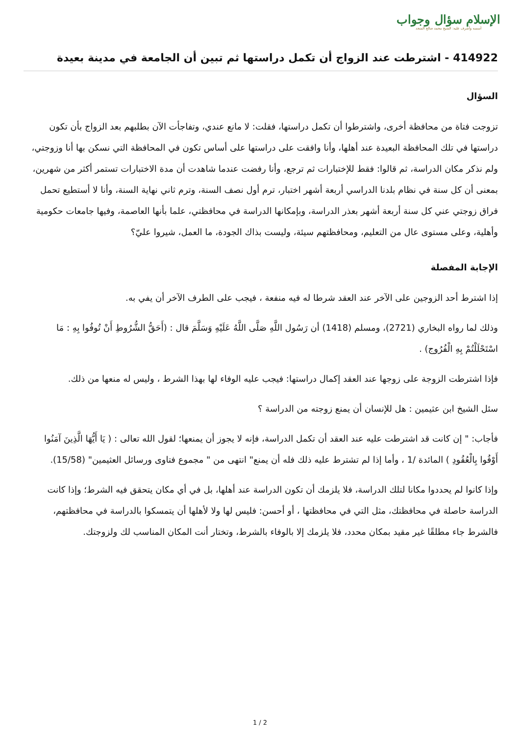الإسلام سؤال وجواب
أسسه وأشرف عليه: الشيخ محمد صالح المنجد
414922 - اشترطت عند الزواج أن تكمل دراستها ثم تبين أن الجامعة في مدينة بعيدة
السؤال
تزوجت فتاة من محافظة أخرى، واشترطوا أن تكمل دراستها، فقلت: لا مانع عندي، وتفاجأت الآن بطلبهم بعد الزواج بأن تكون دراستها في تلك المحافظة البعيدة عند أهلها، وأنا وافقت على دراستها على أساس تكون في المحافظة التي نسكن بها أنا وزوجتي، ولم نذكر مكان الدراسة، ثم قالوا: فقط للإختبارات ثم ترجع، وأنا رفضت عندما شاهدت أن مدة الاختبارات تستمر أكثر من شهرين، بمعنى أن كل سنة في نظام بلدنا الدراسي أربعة أشهر اختبار، ترم أول نصف السنة، وترم ثاني نهاية السنة، وأنا لا أستطيع تحمل فراق زوجتي عني كل سنة أربعة أشهر بعذر الدراسة، وبإمكانها الدراسة في محافظتي، علما بأنها العاصمة، وفيها جامعات حكومية وأهلية، وعلى مستوى عال من التعليم، ومحافظتهم سيئة، وليست بذاك الجودة، ما العمل، شيروا عليّ؟
الإجابة المفصلة
إذا اشترط أحد الزوجين على الآخر عند العقد شرطا له فيه منفعة ، فيجب على الطرف الآخر أن يفي به.
وذلك لما رواه البخاري (2721)، ومسلم (1418) أن رَسُول اللَّهِ صَلَّى اللَّهُ عَلَيْهِ وَسَلَّمَ قال : (أَحَقُّ الشُّرُوطِ أَنْ تُوفُوا بِهِ : مَا اسْتَحْلَلْتُمْ بِهِ الْفُرُوج) .
فإذا اشترطت الزوجة على زوجها عند العقد إكمال دراستها: فيجب عليه الوفاء لها بهذا الشرط ، وليس له منعها من ذلك.
سئل الشيخ ابن عثيمين : هل للإنسان أن يمنع زوجته من الدراسة ؟
فأجاب: " إن كانت قد اشترطت عليه عند العقد أن تكمل الدراسة، فإنه لا يجوز أن يمنعها؛ لقول الله تعالى : ( يَا أَيُّهَا الَّذِينَ آمَنُوا أَوْفُوا بِالْعُقُودِ ) المائدة /1 ، وأما إذا لم تشترط عليه ذلك فله أن يمنع" انتهى من " مجموع فتاوى ورسائل العثيمين" (15/58).
وإذا كانوا لم يحددوا مكانا لتلك الدراسة، فلا يلزمك أن تكون الدراسة عند أهلها، بل في أي مكان يتحقق فيه الشرط؛ وإذا كانت الدراسة حاصلة في محافظتك، مثل التي في محافظتها ، أو أحسن: فليس لها ولا لأهلها أن يتمسكوا بالدراسة في محافظتهم، فالشرط جاء مطلقًا غير مقيد بمكان محدد، فلا يلزمك إلا بالوفاء بالشرط، وتختار أنت المكان المناسب لك ولزوجتك.
1 / 2